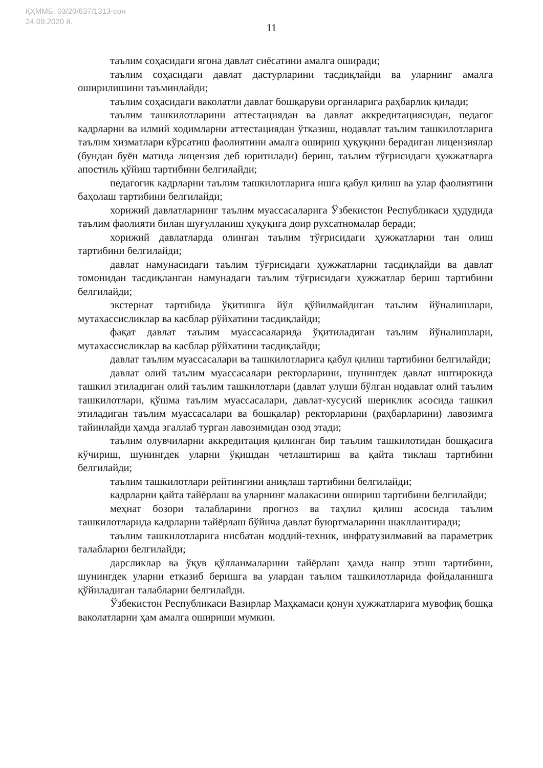ҚҲММБ: 03/20/637/1313-сон
24.09.2020 й.
11
таълим соҳасидаги ягона давлат сиёсатини амалга оширади;
таълим соҳасидаги давлат дастурларини тасдиқлайди ва уларнинг амалга оширилишини таъминлайди;
таълим соҳасидаги ваколатли давлат бошқаруви органларига раҳбарлик қилади;
таълим ташкилотларини аттестациядан ва давлат аккредитациясидан, педагог кадрларни ва илмий ходимларни аттестациядан ўтказиш, нодавлат таълим ташкилотларига таълим хизматлари кўрсатиш фаолиятини амалга ошириш ҳуқуқини берадиган лицензиялар (бундан буён матнда лицензия деб юритилади) бериш, таълим тўғрисидаги ҳужжатларга апостиль қўйиш тартибини белгилайди;
педагогик кадрларни таълим ташкилотларига ишга қабул қилиш ва улар фаолиятини баҳолаш тартибини белгилайди;
хорижий давлатларнинг таълим муассасаларига Ўзбекистон Республикаси ҳудудида таълим фаолияти билан шуғулланиш ҳуқуқига доир рухсатномалар беради;
хорижий давлатларда олинган таълим тўғрисидаги ҳужжатларни тан олиш тартибини белгилайди;
давлат намунасидаги таълим тўғрисидаги ҳужжатларни тасдиқлайди ва давлат томонидан тасдиқланган намунадаги таълим тўғрисидаги ҳужжатлар бериш тартибини белгилайди;
экстернат тартибида ўқитишга йўл қўйилмайдиган таълим йўналишлари, мутахассисликлар ва касблар рўйхатини тасдиқлайди;
фақат давлат таълим муассасаларида ўқитиладиган таълим йўналишлари, мутахассисликлар ва касблар рўйхатини тасдиқлайди;
давлат таълим муассасалари ва ташкилотларига қабул қилиш тартибини белгилайди;
давлат олий таълим муассасалари ректорларини, шунингдек давлат иштирокида ташкил этиладиган олий таълим ташкилотлари (давлат улуши бўлган нодавлат олий таълим ташкилотлари, қўшма таълим муассасалари, давлат-хусусий шериклик асосида ташкил этиладиган таълим муассасалари ва бошқалар) ректорларини (раҳбарларини) лавозимга тайинлайди ҳамда эгаллаб турган лавозимидан озод этади;
таълим олувчиларни аккредитация қилинган бир таълим ташкилотидан бошқасига кўчириш, шунингдек уларни ўқишдан четлаштириш ва қайта тиклаш тартибини белгилайди;
таълим ташкилотлари рейтингини аниқлаш тартибини белгилайди;
кадрларни қайта тайёрлаш ва уларнинг малакасини ошириш тартибини белгилайди;
меҳнат бозори талабларини прогноз ва таҳлил қилиш асосида таълим ташкилотларида кадрларни тайёрлаш бўйича давлат буюртмаларини шакллантиради;
таълим ташкилотларига нисбатан моддий-техник, инфратузилмавий ва параметрик талабларни белгилайди;
дарсликлар ва ўқув қўлланмаларини тайёрлаш ҳамда нашр этиш тартибини, шунингдек уларни етказиб беришга ва улардан таълим ташкилотларида фойдаланишга қўйиладиган талабларни белгилайди.
Ўзбекистон Республикаси Вазирлар Маҳкамаси қонун ҳужжатларига мувофиқ бошқа ваколатларни ҳам амалга ошириши мумкин.